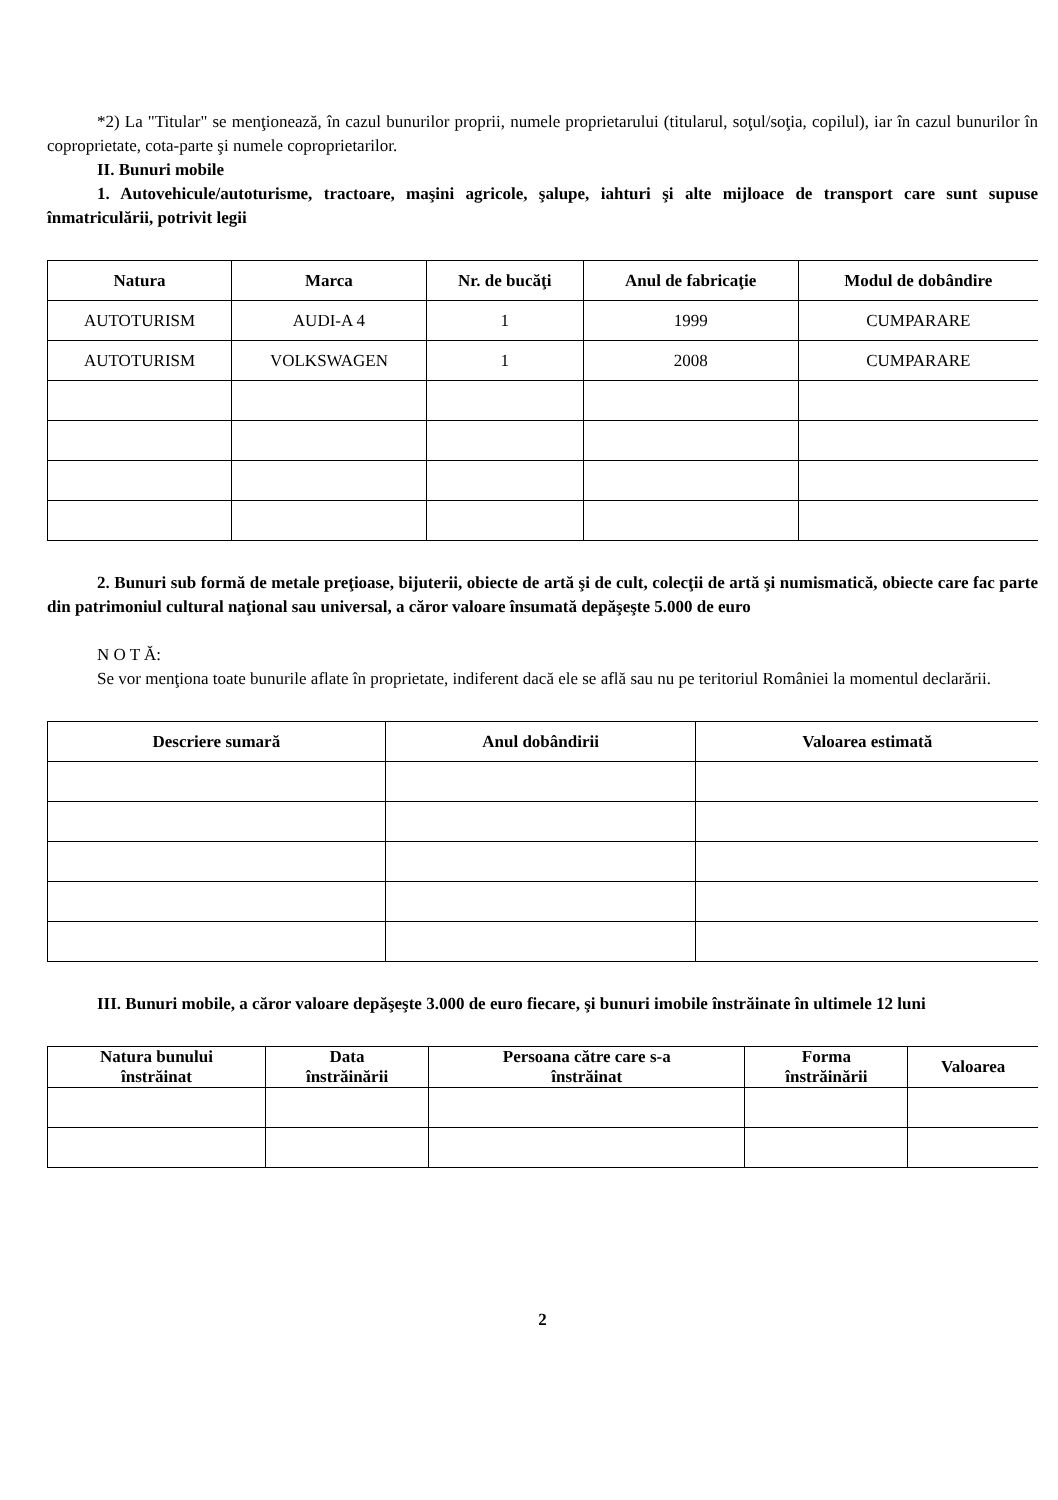*2) La "Titular" se menţionează, în cazul bunurilor proprii, numele proprietarului (titularul, soţul/soţia, copilul), iar în cazul bunurilor în coproprietate, cota-parte şi numele coproprietarilor.
II. Bunuri mobile
1. Autovehicule/autoturisme, tractoare, maşini agricole, şalupe, iahturi şi alte mijloace de transport care sunt supuse înmatriculării, potrivit legii
| Natura | Marca | Nr. de bucăţi | Anul de fabricaţie | Modul de dobândire |
| --- | --- | --- | --- | --- |
| AUTOTURISM | AUDI-A 4 | 1 | 1999 | CUMPARARE |
| AUTOTURISM | VOLKSWAGEN | 1 | 2008 | CUMPARARE |
2. Bunuri sub formă de metale preţioase, bijuterii, obiecte de artă şi de cult, colecţii de artă şi numismatică, obiecte care fac parte din patrimoniul cultural naţional sau universal, a căror valoare însumată depăşeşte 5.000 de euro
N O T Ă:
Se vor menţiona toate bunurile aflate în proprietate, indiferent dacă ele se află sau nu pe teritoriul României la momentul declarării.
| Descriere sumară | Anul dobândirii | Valoarea estimată |
| --- | --- | --- |
III. Bunuri mobile, a căror valoare depăşeşte 3.000 de euro fiecare, şi bunuri imobile înstrăinate în ultimele 12 luni
| Natura bunului înstrăinat | Data înstrăinării | Persoana către care s-a înstrăinat | Forma înstrăinării | Valoarea |
| --- | --- | --- | --- | --- |
2